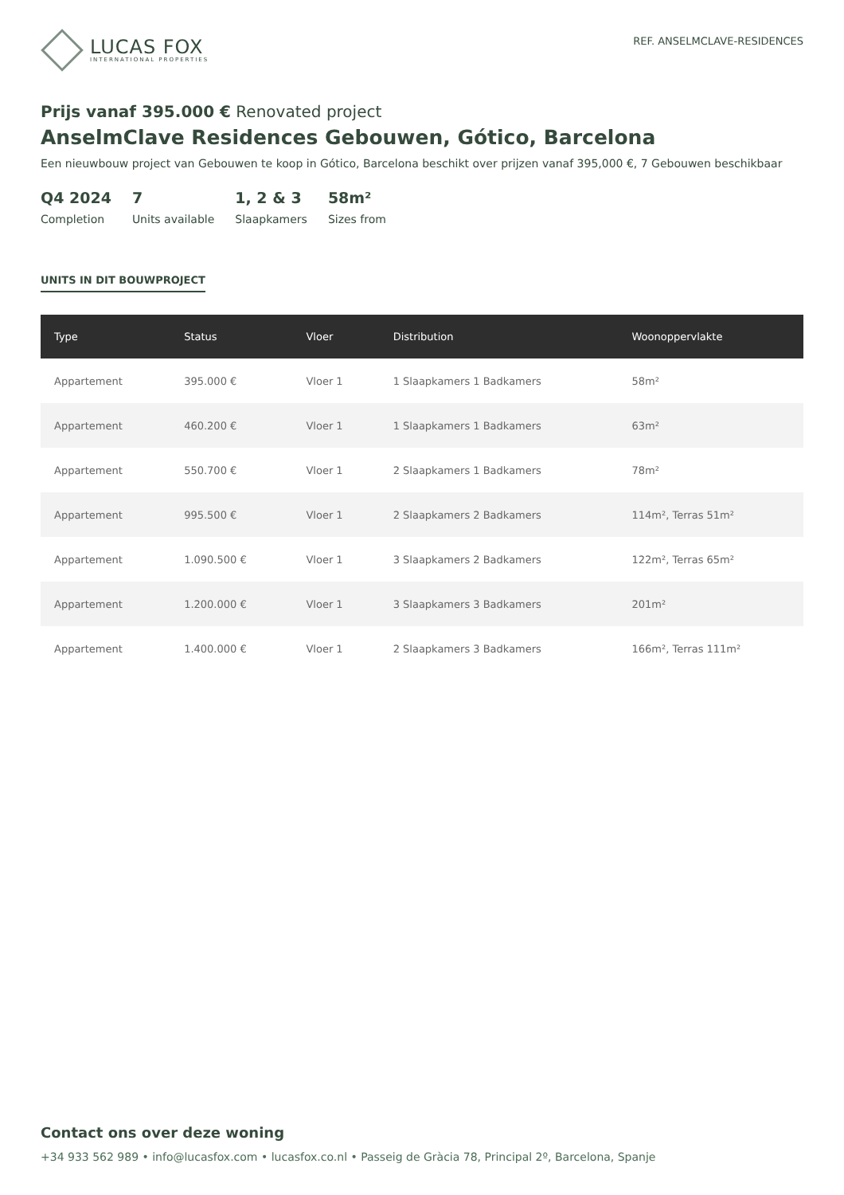LUCAS FOX
INTERNATIONAL PROPERTIES
REF. ANSELMCLAVE-RESIDENCES
Prijs vanaf 395.000 € Renovated project
AnselmClave Residences Gebouwen, Gótico, Barcelona
Een nieuwbouw project van Gebouwen te koop in Gótico, Barcelona beschikt over prijzen vanaf 395,000 €, 7 Gebouwen beschikbaar
Q4 2024
Completion
7
Units available
1, 2 & 3
Slaapkamers
58m²
Sizes from
UNITS IN DIT BOUWPROJECT
| Type | Status | Vloer | Distribution | Woonoppervlakte |
| --- | --- | --- | --- | --- |
| Appartement | 395.000 € | Vloer 1 | 1 Slaapkamers 1 Badkamers | 58m² |
| Appartement | 460.200 € | Vloer 1 | 1 Slaapkamers 1 Badkamers | 63m² |
| Appartement | 550.700 € | Vloer 1 | 2 Slaapkamers 1 Badkamers | 78m² |
| Appartement | 995.500 € | Vloer 1 | 2 Slaapkamers 2 Badkamers | 114m², Terras 51m² |
| Appartement | 1.090.500 € | Vloer 1 | 3 Slaapkamers 2 Badkamers | 122m², Terras 65m² |
| Appartement | 1.200.000 € | Vloer 1 | 3 Slaapkamers 3 Badkamers | 201m² |
| Appartement | 1.400.000 € | Vloer 1 | 2 Slaapkamers 3 Badkamers | 166m², Terras 111m² |
Contact ons over deze woning
+34 933 562 989 • info@lucasfox.com • lucasfox.co.nl • Passeig de Gràcia 78, Principal 2º, Barcelona, Spanje